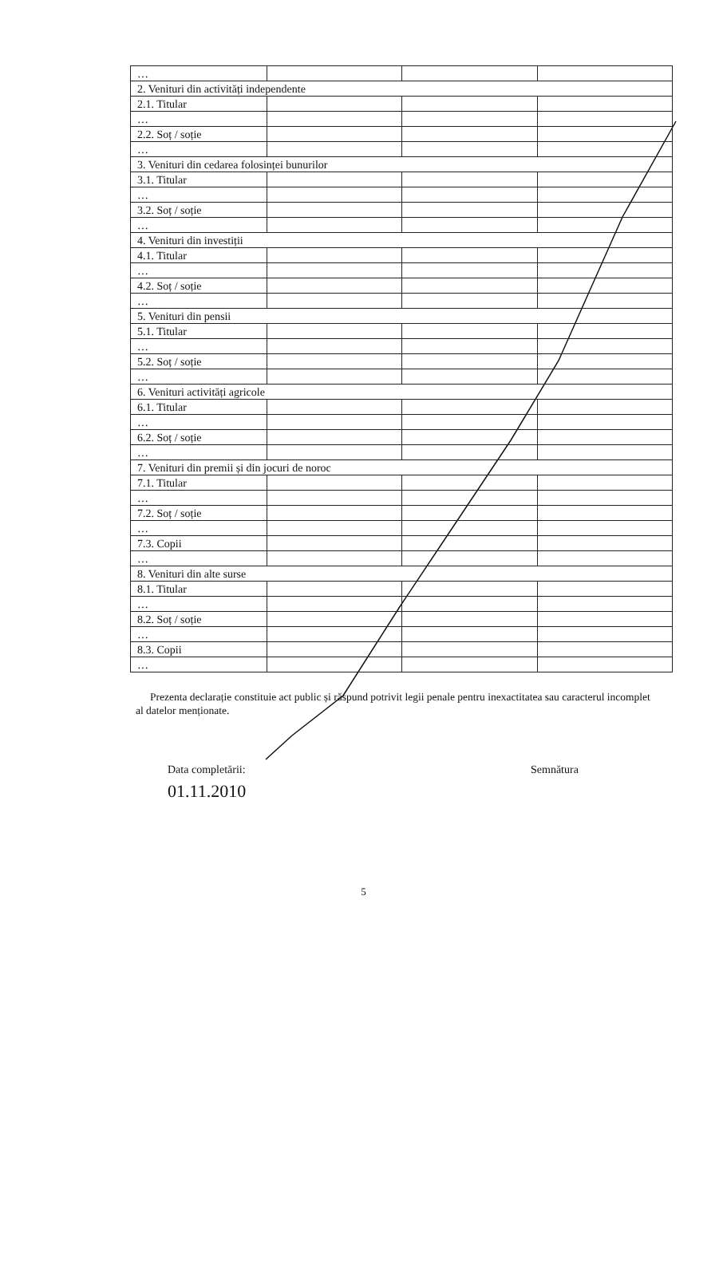| … | | | |
| 2. Venituri din activități independente | | | |
| 2.1. Titular | | | |
| … | | | |
| 2.2. Soț / soție | | | |
| … | | | |
| 3. Venituri din cedarea folosinței bunurilor | | | |
| 3.1. Titular | | | |
| … | | | |
| 3.2. Soț / soție | | | |
| … | | | |
| 4. Venituri din investiții | | | |
| 4.1. Titular | | | |
| … | | | |
| 4.2. Soț / soție | | | |
| … | | | |
| 5. Venituri din pensii | | | |
| 5.1. Titular | | | |
| … | | | |
| 5.2. Soț / soție | | | |
| … | | | |
| 6. Venituri activități agricole | | | |
| 6.1. Titular | | | |
| … | | | |
| 6.2. Soț / soție | | | |
| … | | | |
| 7. Venituri din premii și din jocuri de noroc | | | |
| 7.1. Titular | | | |
| … | | | |
| 7.2. Soț / soție | | | |
| … | | | |
| 7.3. Copii | | | |
| … | | | |
| 8. Venituri din alte surse | | | |
| 8.1. Titular | | | |
| … | | | |
| 8.2. Soț / soție | | | |
| … | | | |
| 8.3. Copii | | | |
| … | | | |
Prezenta declarație constituie act public și răspund potrivit legii penale pentru inexactitatea sau caracterul incomplet al datelor menționate.
Data completării:
01.11.2010
Semnătura
5